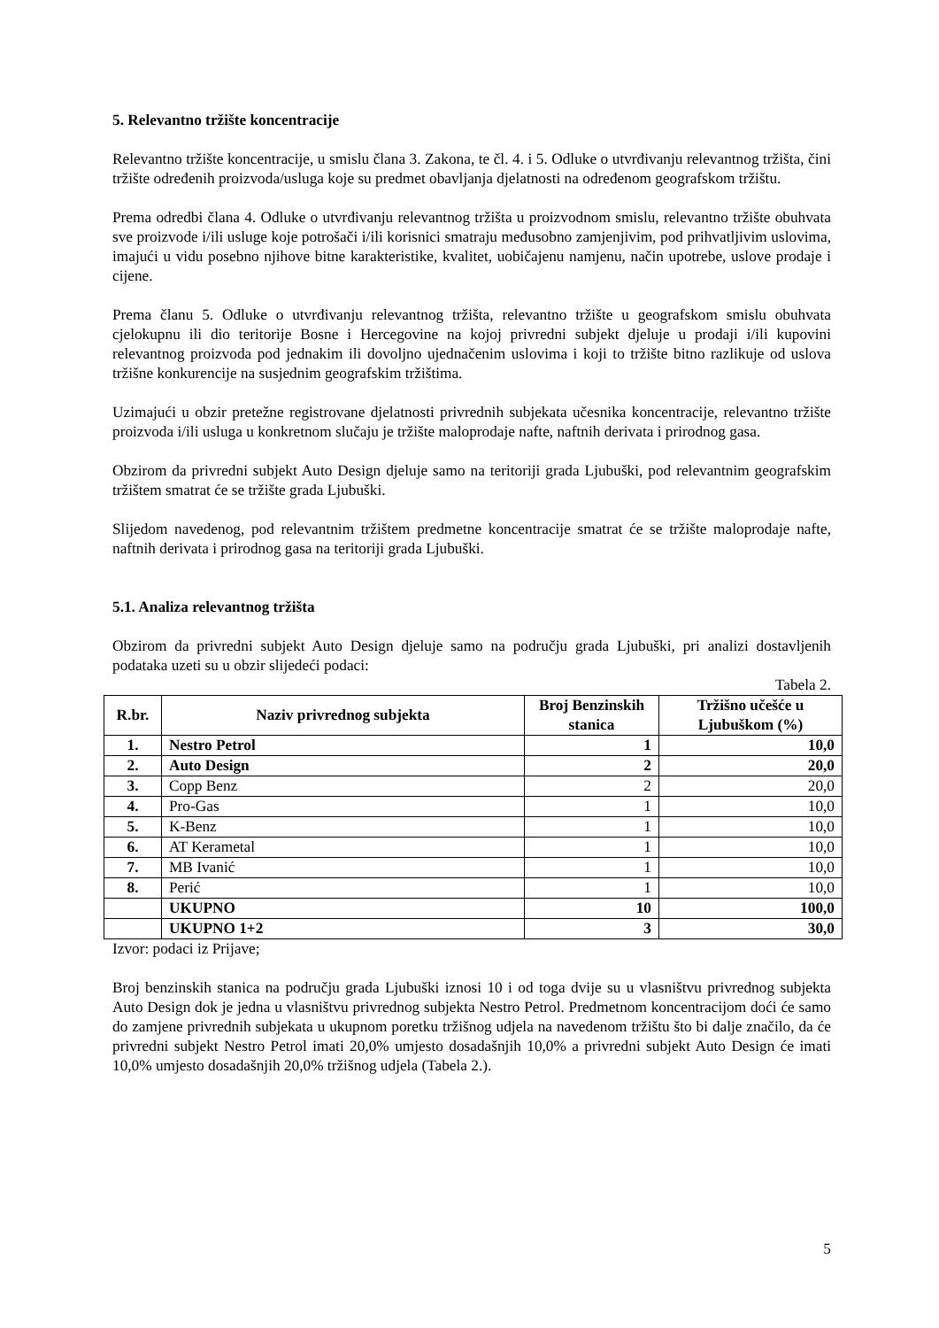5. Relevantno tržište koncentracije
Relevantno tržište koncentracije, u smislu člana 3. Zakona, te čl. 4. i 5. Odluke o utvrđivanju relevantnog tržišta, čini tržište određenih proizvoda/usluga koje su predmet obavljanja djelatnosti na određenom geografskom tržištu.
Prema odredbi člana 4. Odluke o utvrđivanju relevantnog tržišta u proizvodnom smislu, relevantno tržište obuhvata sve proizvode i/ili usluge koje potrošači i/ili korisnici smatraju međusobno zamjenjivim, pod prihvatljivim uslovima, imajući u vidu posebno njihove bitne karakteristike, kvalitet, uobičajenu namjenu, način upotrebe, uslove prodaje i cijene.
Prema članu 5. Odluke o utvrđivanju relevantnog tržišta, relevantno tržište u geografskom smislu obuhvata cjelokupnu ili dio teritorije Bosne i Hercegovine na kojoj privredni subjekt djeluje u prodaji i/ili kupovini relevantnog proizvoda pod jednakim ili dovoljno ujednačenim uslovima i koji to tržište bitno razlikuje od uslova tržišne konkurencije na susjednim geografskim tržištima.
Uzimajući u obzir pretežne registrovane djelatnosti privrednih subjekata učesnika koncentracije, relevantno tržište proizvoda i/ili usluga u konkretnom slučaju je tržište maloprodaje nafte, naftnih derivata i prirodnog gasa.
Obzirom da privredni subjekt Auto Design djeluje samo na teritoriji grada Ljubuški, pod relevantnim geografskim tržištem smatrat će se tržište grada Ljubuški.
Slijedom navedenog, pod relevantnim tržištem predmetne koncentracije smatrat će se tržište maloprodaje nafte, naftnih derivata i prirodnog gasa na teritoriji grada Ljubuški.
5.1. Analiza relevantnog tržišta
Obzirom da privredni subjekt Auto Design djeluje samo na području grada Ljubuški, pri analizi dostavljenih podataka uzeti su u obzir slijedeći podaci:
Tabela 2.
| R.br. | Naziv privrednog subjekta | Broj Benzinskih stanica | Tržišno učešće u Ljubuškom (%) |
| --- | --- | --- | --- |
| 1. | Nestro Petrol | 1 | 10,0 |
| 2. | Auto Design | 2 | 20,0 |
| 3. | Copp Benz | 2 | 20,0 |
| 4. | Pro-Gas | 1 | 10,0 |
| 5. | K-Benz | 1 | 10,0 |
| 6. | AT Kerametal | 1 | 10,0 |
| 7. | MB Ivanić | 1 | 10,0 |
| 8. | Perić | 1 | 10,0 |
| | UKUPNO | 10 | 100,0 |
| | UKUPNO 1+2 | 3 | 30,0 |
Izvor: podaci iz Prijave;
Broj benzinskih stanica na području grada Ljubuški iznosi 10 i od toga dvije su u vlasništvu privrednog subjekta Auto Design dok je jedna u vlasništvu privrednog subjekta Nestro Petrol. Predmetnom koncentracijom doći će samo do zamjene privrednih subjekata u ukupnom poretku tržišnog udjela na navedenom tržištu što bi dalje značilo, da će privredni subjekt Nestro Petrol imati 20,0% umjesto dosadašnjih 10,0% a privredni subjekt Auto Design će imati 10,0% umjesto dosadašnjih 20,0% tržišnog udjela (Tabela 2.).
5